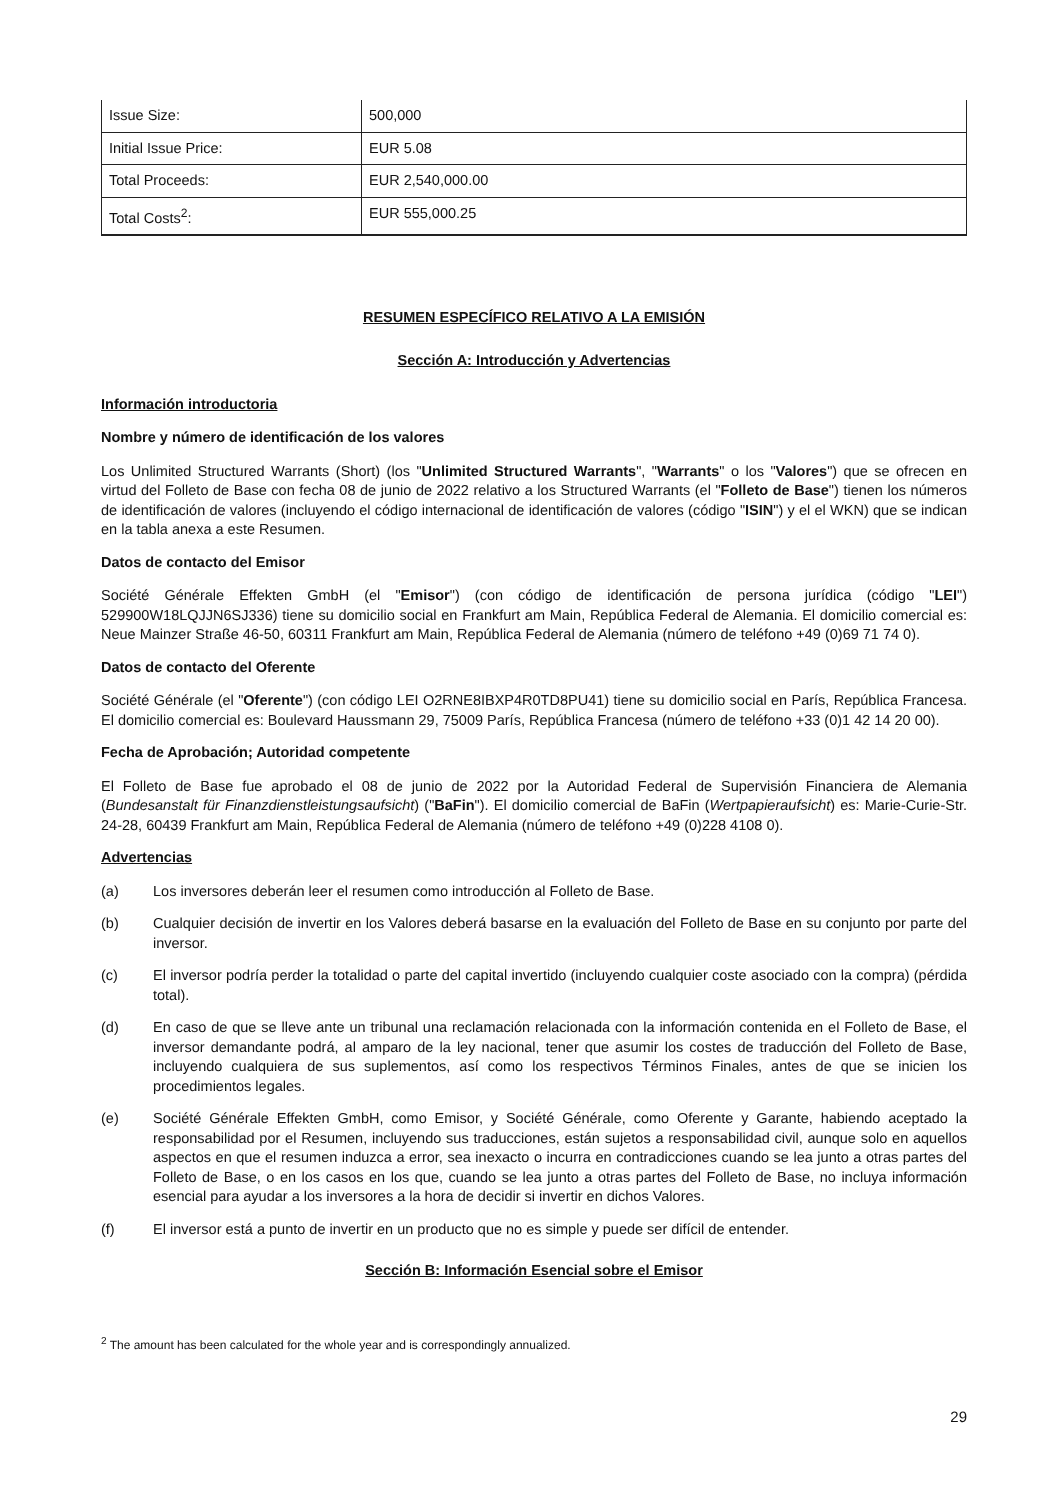| Issue Size: | 500,000 |
| Initial Issue Price: | EUR 5.08 |
| Total Proceeds: | EUR 2,540,000.00 |
| Total Costs<sup>2</sup>: | EUR 555,000.25 |
RESUMEN ESPECÍFICO RELATIVO A LA EMISIÓN
Sección A: Introducción y Advertencias
Información introductoria
Nombre y número de identificación de los valores
Los Unlimited Structured Warrants (Short) (los "Unlimited Structured Warrants", "Warrants" o los "Valores") que se ofrecen en virtud del Folleto de Base con fecha 08 de junio de 2022 relativo a los Structured Warrants (el "Folleto de Base") tienen los números de identificación de valores (incluyendo el código internacional de identificación de valores (código "ISIN") y el el WKN) que se indican en la tabla anexa a este Resumen.
Datos de contacto del Emisor
Société Générale Effekten GmbH (el "Emisor") (con código de identificación de persona jurídica (código "LEI") 529900W18LQJJN6SJ336) tiene su domicilio social en Frankfurt am Main, República Federal de Alemania. El domicilio comercial es: Neue Mainzer Straße 46-50, 60311 Frankfurt am Main, República Federal de Alemania (número de teléfono +49 (0)69 71 74 0).
Datos de contacto del Oferente
Société Générale (el "Oferente") (con código LEI O2RNE8IBXP4R0TD8PU41) tiene su domicilio social en París, República Francesa. El domicilio comercial es: Boulevard Haussmann 29, 75009 París, República Francesa (número de teléfono +33 (0)1 42 14 20 00).
Fecha de Aprobación; Autoridad competente
El Folleto de Base fue aprobado el 08 de junio de 2022 por la Autoridad Federal de Supervisión Financiera de Alemania (Bundesanstalt für Finanzdienstleistungsaufsicht) ("BaFin"). El domicilio comercial de BaFin (Wertpapieraufsicht) es: Marie-Curie-Str. 24-28, 60439 Frankfurt am Main, República Federal de Alemania (número de teléfono +49 (0)228 4108 0).
Advertencias
(a) Los inversores deberán leer el resumen como introducción al Folleto de Base.
(b) Cualquier decisión de invertir en los Valores deberá basarse en la evaluación del Folleto de Base en su conjunto por parte del inversor.
(c) El inversor podría perder la totalidad o parte del capital invertido (incluyendo cualquier coste asociado con la compra) (pérdida total).
(d) En caso de que se lleve ante un tribunal una reclamación relacionada con la información contenida en el Folleto de Base, el inversor demandante podrá, al amparo de la ley nacional, tener que asumir los costes de traducción del Folleto de Base, incluyendo cualquiera de sus suplementos, así como los respectivos Términos Finales, antes de que se inicien los procedimientos legales.
(e) Société Générale Effekten GmbH, como Emisor, y Société Générale, como Oferente y Garante, habiendo aceptado la responsabilidad por el Resumen, incluyendo sus traducciones, están sujetos a responsabilidad civil, aunque solo en aquellos aspectos en que el resumen induzca a error, sea inexacto o incurra en contradicciones cuando se lea junto a otras partes del Folleto de Base, o en los casos en los que, cuando se lea junto a otras partes del Folleto de Base, no incluya información esencial para ayudar a los inversores a la hora de decidir si invertir en dichos Valores.
(f) El inversor está a punto de invertir en un producto que no es simple y puede ser difícil de entender.
Sección B: Información Esencial sobre el Emisor
<sup>2</sup> The amount has been calculated for the whole year and is correspondingly annualized.
29